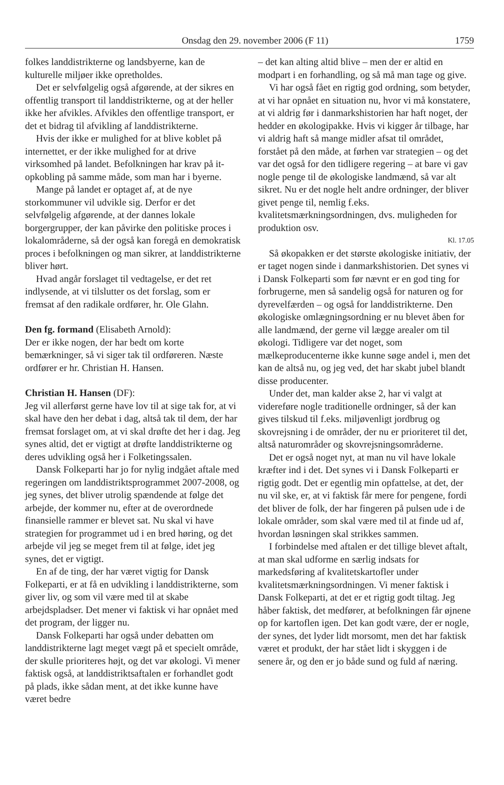Onsdag den 29. november 2006 (F 11) 1759
folkes landdistrikterne og landsbyerne, kan de kulturelle miljøer ikke opretholdes.
Det er selvfølgelig også afgørende, at der sikres en offentlig transport til landdistrikterne, og at der heller ikke her afvikles. Afvikles den offentlige transport, er det et bidrag til afvikling af landdistrikterne.
Hvis der ikke er mulighed for at blive koblet på internettet, er der ikke mulighed for at drive virksomhed på landet. Befolkningen har krav på it-opkobling på samme måde, som man har i byerne.
Mange på landet er optaget af, at de nye storkommuner vil udvikle sig. Derfor er det selvfølgelig afgørende, at der dannes lokale borgergrupper, der kan påvirke den politiske proces i lokalområderne, så der også kan foregå en demokratisk proces i befolkningen og man sikrer, at landdistrikterne bliver hørt.
Hvad angår forslaget til vedtagelse, er det ret indlysende, at vi tilslutter os det forslag, som er fremsat af den radikale ordfører, hr. Ole Glahn.
Den fg. formand (Elisabeth Arnold):
Der er ikke nogen, der har bedt om korte bemærkninger, så vi siger tak til ordføreren. Næste ordfører er hr. Christian H. Hansen.
Christian H. Hansen (DF):
Jeg vil allerførst gerne have lov til at sige tak for, at vi skal have den her debat i dag, altså tak til dem, der har fremsat forslaget om, at vi skal drøfte det her i dag. Jeg synes altid, det er vigtigt at drøfte landdistrikterne og deres udvikling også her i Folketingssalen.
Dansk Folkeparti har jo for nylig indgået aftale med regeringen om landdistriktsprogrammet 2007-2008, og jeg synes, det bliver utrolig spændende at følge det arbejde, der kommer nu, efter at de overordnede finansielle rammer er blevet sat. Nu skal vi have strategien for programmet ud i en bred høring, og det arbejde vil jeg se meget frem til at følge, idet jeg synes, det er vigtigt.
En af de ting, der har været vigtig for Dansk Folkeparti, er at få en udvikling i landdistrikterne, som giver liv, og som vil være med til at skabe arbejdspladser. Det mener vi faktisk vi har opnået med det program, der ligger nu.
Dansk Folkeparti har også under debatten om landdistrikterne lagt meget vægt på et specielt område, der skulle prioriteres højt, og det var økologi. Vi mener faktisk også, at landdistriktsaftalen er forhandlet godt på plads, ikke sådan ment, at det ikke kunne have været bedre
– det kan alting altid blive – men der er altid en modpart i en forhandling, og så må man tage og give.
Vi har også fået en rigtig god ordning, som betyder, at vi har opnået en situation nu, hvor vi må konstatere, at vi aldrig før i danmarkshistorien har haft noget, der hedder en økologipakke. Hvis vi kigger år tilbage, har vi aldrig haft så mange midler afsat til området, forstået på den måde, at førhen var strategien – og det var det også for den tidligere regering – at bare vi gav nogle penge til de økologiske landmænd, så var alt sikret. Nu er det nogle helt andre ordninger, der bliver givet penge til, nemlig f.eks. kvalitetsmærkningsordningen, dvs. muligheden for produktion osv.
Kl. 17.05
Så økopakken er det største økologiske initiativ, der er taget nogen sinde i danmarkshistorien. Det synes vi i Dansk Folkeparti som før nævnt er en god ting for forbrugerne, men så sandelig også for naturen og for dyrevelfærden – og også for landdistrikterne. Den økologiske omlægningsordning er nu blevet åben for alle landmænd, der gerne vil lægge arealer om til økologi. Tidligere var det noget, som mælkeproducenterne ikke kunne søge andel i, men det kan de altså nu, og jeg ved, det har skabt jubel blandt disse producenter.
Under det, man kalder akse 2, har vi valgt at videreføre nogle traditionelle ordninger, så der kan gives tilskud til f.eks. miljøvenligt jordbrug og skovrejsning i de områder, der nu er prioriteret til det, altså naturområder og skovrejsningsområderne.
Det er også noget nyt, at man nu vil have lokale kræfter ind i det. Det synes vi i Dansk Folkeparti er rigtig godt. Det er egentlig min opfattelse, at det, der nu vil ske, er, at vi faktisk får mere for pengene, fordi det bliver de folk, der har fingeren på pulsen ude i de lokale områder, som skal være med til at finde ud af, hvordan løsningen skal strikkes sammen.
I forbindelse med aftalen er det tillige blevet aftalt, at man skal udforme en særlig indsats for markedsføring af kvalitetskartofler under kvalitetsmærkningsordningen. Vi mener faktisk i Dansk Folkeparti, at det er et rigtig godt tiltag. Jeg håber faktisk, det medfører, at befolkningen får øjnene op for kartoflen igen. Det kan godt være, der er nogle, der synes, det lyder lidt morsomt, men det har faktisk været et produkt, der har stået lidt i skyggen i de senere år, og den er jo både sund og fuld af næring.